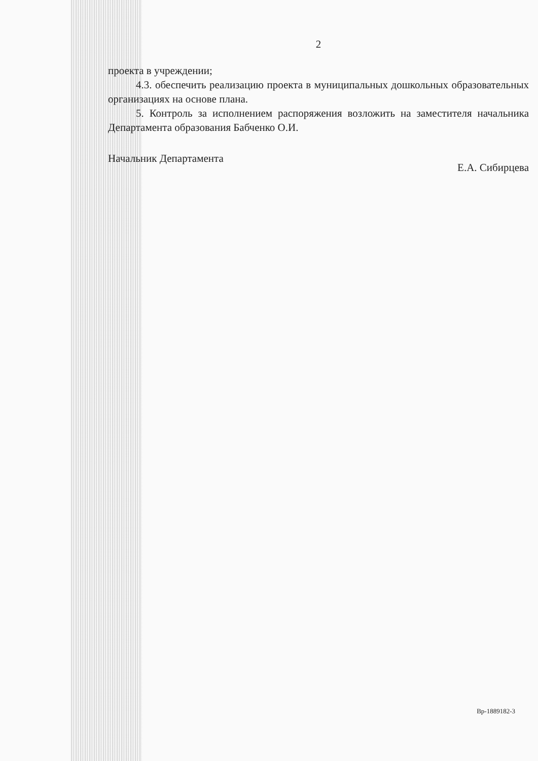2
проекта в учреждении;
4.3. обеспечить реализацию проекта в муниципальных дошкольных образовательных организациях на основе плана.
5. Контроль за исполнением распоряжения возложить на заместителя начальника Департамента образования Бабченко О.И.
Начальник Департамента Е.А. Сибирцева
Вр-1889182-3